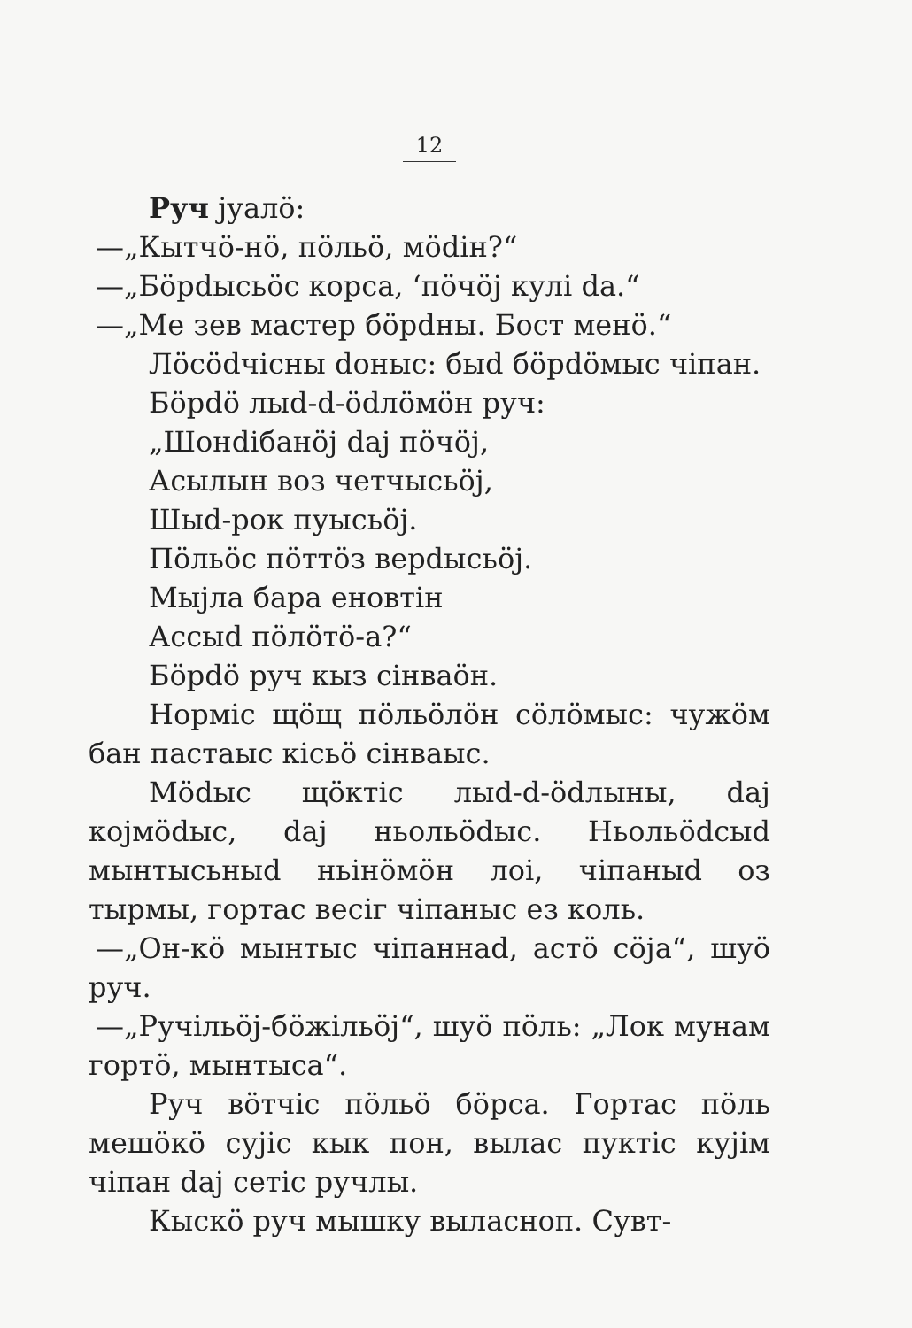12
Руч јуалӧ:
—„Кытчӧ-нӧ, пӧльӧ, мӧdін?“
—„Бӧрdысьӧс корса, ‘пӧчӧј кулі da.“
—„Ме зев мастер бӧрdны. Бост менӧ.“
Лӧсӧdчісны dоныс: быd бӧрdӧмыс чіпан.
Бӧрdӧ лыd-d-ӧdлӧмӧн руч:
„Шонdібанӧј daj пӧчӧј,
Асылын воз четчысьӧј,
Шыd-рок пуысьӧј.
Пӧльӧс пӧттӧз верdысьӧј.
Мыјла бара еновтін
Ассыd пӧлӧтӧ-а?“
Бӧрdӧ руч кыз сінваӧн.
Нормiс щӧщ пӧльӧлӧн сӧлӧмыс: чужӧм бан пастаыс кісьӧ сінваыс.
Мӧdыс щӧктіс лыd-d-ӧdлыны, daj којмӧdыс, daj ньольӧdыс. Ньольӧdсыd мынтысьныd ньінӧмӧн лоі, чіпаныd оз тырмы, гортас весіг чіпаныс ез коль.
—„Он-кӧ мынтыс чіпаннаd, астӧ сӧја“, шуӧ руч.
—„Ручільӧј-бӧжільӧј“, шуӧ пӧль: „Лок мунам гортӧ, мынтыса“.
Руч вӧтчіс пӧльӧ бӧрса. Гортас пӧль мешӧкӧ сујіс кык пон, вылас пуктіс кујім чіпан daj сетіс ручлы.
Кыскӧ руч мышку выласноп. Сувт-